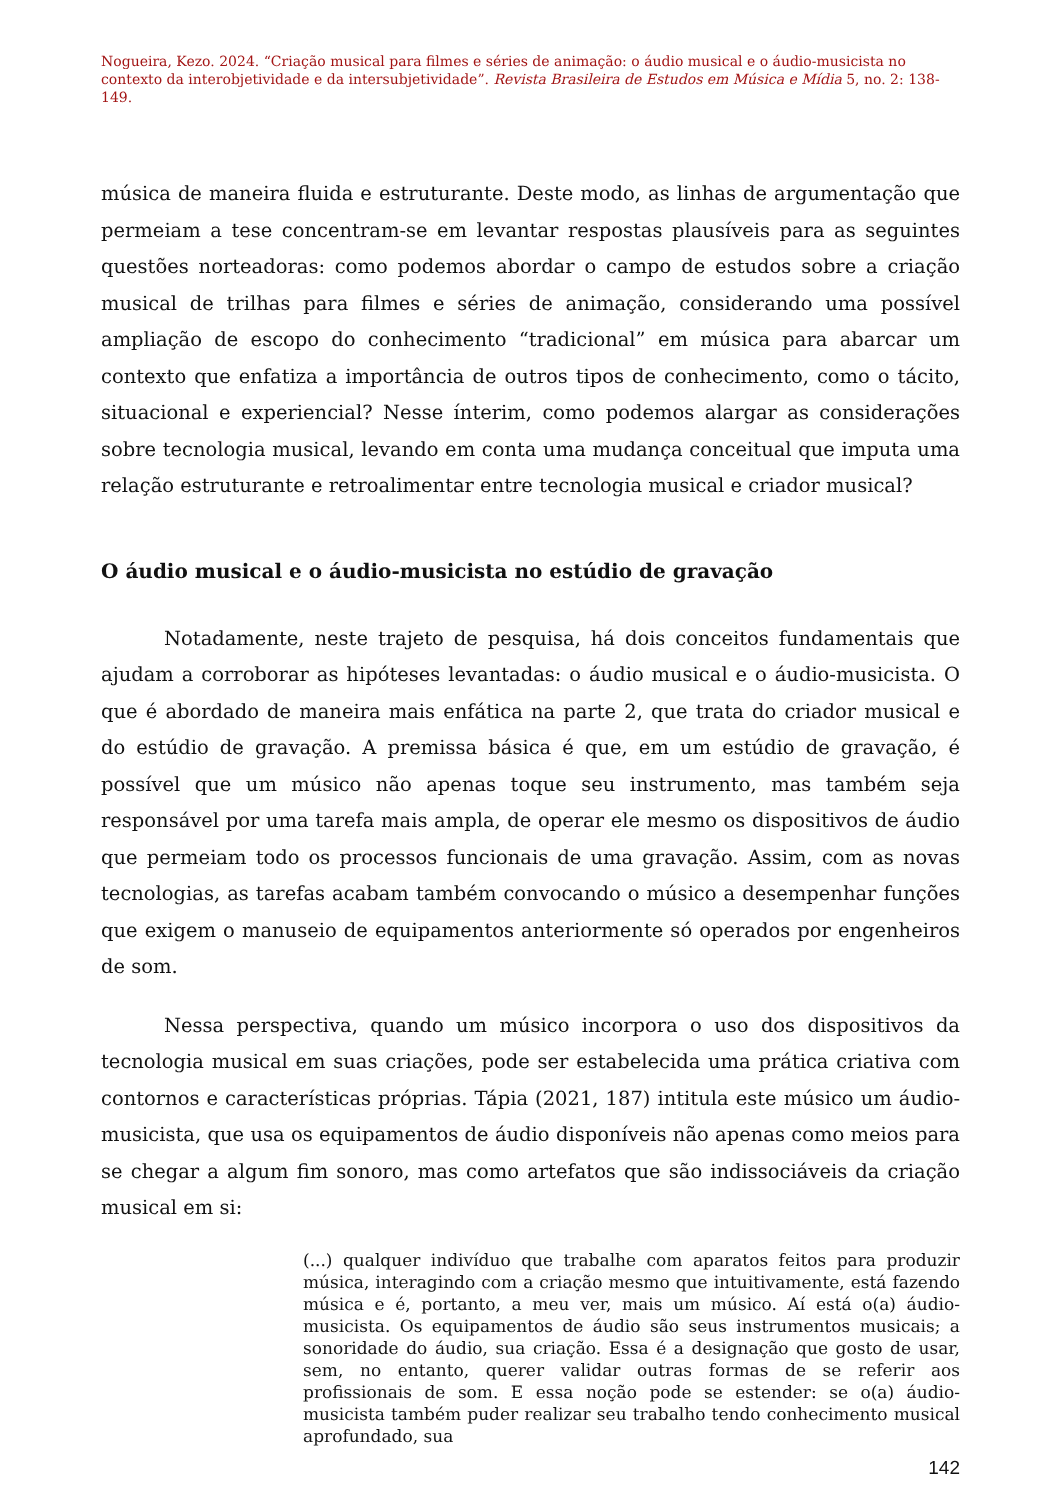Nogueira, Kezo. 2024. “Criação musical para filmes e séries de animação: o áudio musical e o áudio-musicista no contexto da interobjetividade e da intersubjetividade”. Revista Brasileira de Estudos em Música e Mídia 5, no. 2: 138-149.
música de maneira fluida e estruturante. Deste modo, as linhas de argumentação que permeiam a tese concentram-se em levantar respostas plausíveis para as seguintes questões norteadoras: como podemos abordar o campo de estudos sobre a criação musical de trilhas para filmes e séries de animação, considerando uma possível ampliação de escopo do conhecimento “tradicional” em música para abarcar um contexto que enfatiza a importância de outros tipos de conhecimento, como o tácito, situacional e experiencial? Nesse ínterim, como podemos alargar as considerações sobre tecnologia musical, levando em conta uma mudança conceitual que imputa uma relação estruturante e retroalimentar entre tecnologia musical e criador musical?
O áudio musical e o áudio-musicista no estúdio de gravação
Notadamente, neste trajeto de pesquisa, há dois conceitos fundamentais que ajudam a corroborar as hipóteses levantadas: o áudio musical e o áudio-musicista. O que é abordado de maneira mais enfática na parte 2, que trata do criador musical e do estúdio de gravação. A premissa básica é que, em um estúdio de gravação, é possível que um músico não apenas toque seu instrumento, mas também seja responsável por uma tarefa mais ampla, de operar ele mesmo os dispositivos de áudio que permeiam todo os processos funcionais de uma gravação. Assim, com as novas tecnologias, as tarefas acabam também convocando o músico a desempenhar funções que exigem o manuseio de equipamentos anteriormente só operados por engenheiros de som.
Nessa perspectiva, quando um músico incorpora o uso dos dispositivos da tecnologia musical em suas criações, pode ser estabelecida uma prática criativa com contornos e características próprias. Tápia (2021, 187) intitula este músico um áudio-musicista, que usa os equipamentos de áudio disponíveis não apenas como meios para se chegar a algum fim sonoro, mas como artefatos que são indissociáveis da criação musical em si:
(...) qualquer indivíduo que trabalhe com aparatos feitos para produzir música, interagindo com a criação mesmo que intuitivamente, está fazendo música e é, portanto, a meu ver, mais um músico. Aí está o(a) áudio-musicista. Os equipamentos de áudio são seus instrumentos musicais; a sonoridade do áudio, sua criação. Essa é a designação que gosto de usar, sem, no entanto, querer validar outras formas de se referir aos profissionais de som. E essa noção pode se estender: se o(a) áudio-musicista também puder realizar seu trabalho tendo conhecimento musical aprofundado, sua
142